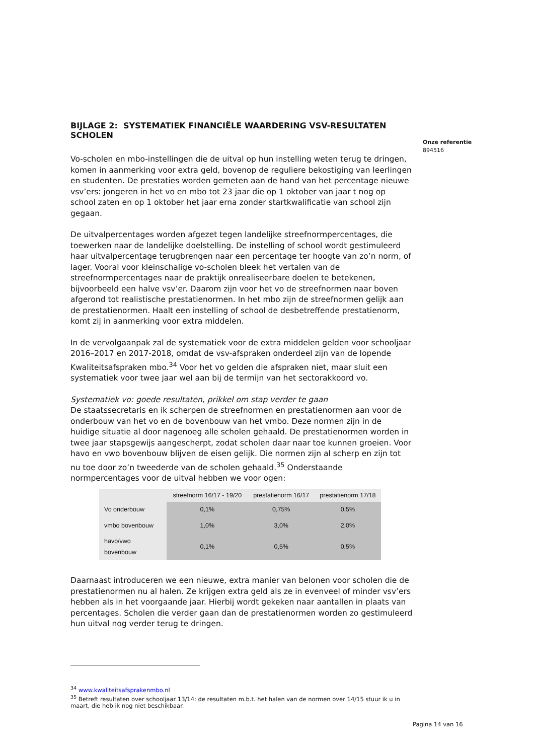BIJLAGE 2: SYSTEMATIEK FINANCIËLE WAARDERING VSV-RESULTATEN SCHOLEN
Vo-scholen en mbo-instellingen die de uitval op hun instelling weten terug te dringen, komen in aanmerking voor extra geld, bovenop de reguliere bekostiging van leerlingen en studenten. De prestaties worden gemeten aan de hand van het percentage nieuwe vsv’ers: jongeren in het vo en mbo tot 23 jaar die op 1 oktober van jaar t nog op school zaten en op 1 oktober het jaar erna zonder startkwalificatie van school zijn gegaan.
De uitvalpercentages worden afgezet tegen landelijke streefnormpercentages, die toewerken naar de landelijke doelstelling. De instelling of school wordt gestimuleerd haar uitvalpercentage terugbrengen naar een percentage ter hoogte van zo’n norm, of lager. Vooral voor kleinschalige vo-scholen bleek het vertalen van de streefnormpercentages naar de praktijk onrealiseerbare doelen te betekenen, bijvoorbeeld een halve vsv’er. Daarom zijn voor het vo de streefnormen naar boven afgerond tot realistische prestatienormen. In het mbo zijn de streefnormen gelijk aan de prestatienormen. Haalt een instelling of school de desbetreffende prestatienorm, komt zij in aanmerking voor extra middelen.
In de vervolgaanpak zal de systematiek voor de extra middelen gelden voor schooljaar 2016–2017 en 2017-2018, omdat de vsv-afspraken onderdeel zijn van de lopende Kwaliteitsafspraken mbo.<sup>34</sup> Voor het vo gelden die afspraken niet, maar sluit een systematiek voor twee jaar wel aan bij de termijn van het sectorakkoord vo.
Systematiek vo: goede resultaten, prikkel om stap verder te gaan
De staatssecretaris en ik scherpen de streefnormen en prestatienormen aan voor de onderbouw van het vo en de bovenbouw van het vmbo. Deze normen zijn in de huidige situatie al door nagenoeg alle scholen gehaald. De prestatienormen worden in twee jaar stapsgewijs aangescherpt, zodat scholen daar naar toe kunnen groeien. Voor havo en vwo bovenbouw blijven de eisen gelijk. Die normen zijn al scherp en zijn tot nu toe door zo’n tweederde van de scholen gehaald.<sup>35</sup> Onderstaande normpercentages voor de uitval hebben we voor ogen:
| | streefnorm 16/17 - 19/20 | prestatienorm 16/17 | prestatienorm 17/18 |
| --- | --- | --- | --- |
| Vo onderbouw | 0,1% | 0,75% | 0,5% |
| vmbo bovenbouw | 1,0% | 3,0% | 2,0% |
| havo/vwo bovenbouw | 0,1% | 0,5% | 0,5% |
Daarnaast introduceren we een nieuwe, extra manier van belonen voor scholen die de prestatienormen nu al halen. Ze krijgen extra geld als ze in evenveel of minder vsv’ers hebben als in het voorgaande jaar. Hierbij wordt gekeken naar aantallen in plaats van percentages. Scholen die verder gaan dan de prestatienormen worden zo gestimuleerd hun uitval nog verder terug te dringen.
<sup>34</sup> www.kwaliteitsafsprakenmbo.nl
<sup>35</sup> Betreft resultaten over schooljaar 13/14: de resultaten m.b.t. het halen van de normen over 14/15 stuur ik u in maart, die heb ik nog niet beschikbaar.
Onze referentie
894516
Pagina 14 van 16